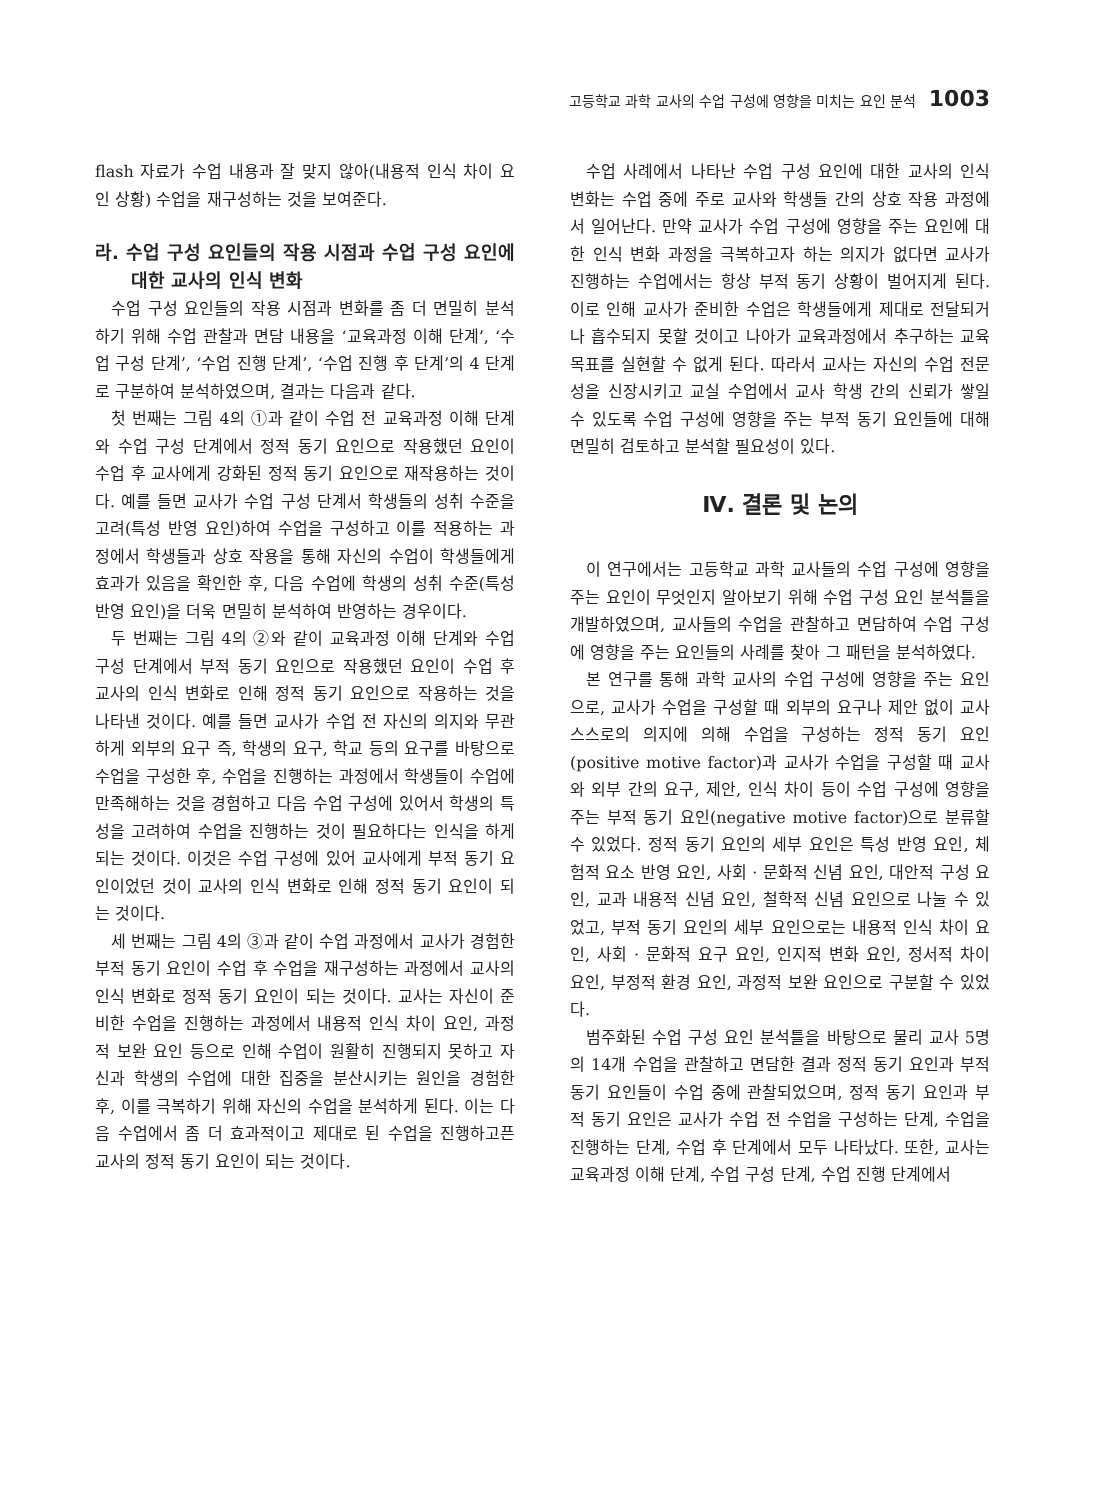고등학교 과학 교사의 수업 구성에 영향을 미치는 요인 분석 1003
flash 자료가 수업 내용과 잘 맞지 않아(내용적 인식 차이 요인 상황) 수업을 재구성하는 것을 보여준다.
라. 수업 구성 요인들의 작용 시점과 수업 구성 요인에 대한 교사의 인식 변화
수업 구성 요인들의 작용 시점과 변화를 좀 더 면밀히 분석하기 위해 수업 관찰과 면담 내용을 ‘교육과정 이해 단계’, ‘수업 구성 단계’, ‘수업 진행 단계’, ‘수업 진행 후 단계’의 4 단계로 구분하여 분석하였으며, 결과는 다음과 같다.
첫 번째는 그림 4의 ①과 같이 수업 전 교육과정 이해 단계와 수업 구성 단계에서 정적 동기 요인으로 작용했던 요인이 수업 후 교사에게 강화된 정적 동기 요인으로 재작용하는 것이다. 예를 들면 교사가 수업 구성 단계서 학생들의 성취 수준을 고려(특성 반영 요인)하여 수업을 구성하고 이를 적용하는 과정에서 학생들과 상호 작용을 통해 자신의 수업이 학생들에게 효과가 있음을 확인한 후, 다음 수업에 학생의 성취 수준(특성 반영 요인)을 더욱 면밀히 분석하여 반영하는 경우이다.
두 번째는 그림 4의 ②와 같이 교육과정 이해 단계와 수업 구성 단계에서 부적 동기 요인으로 작용했던 요인이 수업 후 교사의 인식 변화로 인해 정적 동기 요인으로 작용하는 것을 나타낸 것이다. 예를 들면 교사가 수업 전 자신의 의지와 무관하게 외부의 요구 즉, 학생의 요구, 학교 등의 요구를 바탕으로 수업을 구성한 후, 수업을 진행하는 과정에서 학생들이 수업에 만족해하는 것을 경험하고 다음 수업 구성에 있어서 학생의 특성을 고려하여 수업을 진행하는 것이 필요하다는 인식을 하게 되는 것이다. 이것은 수업 구성에 있어 교사에게 부적 동기 요인이었던 것이 교사의 인식 변화로 인해 정적 동기 요인이 되는 것이다.
세 번째는 그림 4의 ③과 같이 수업 과정에서 교사가 경험한 부적 동기 요인이 수업 후 수업을 재구성하는 과정에서 교사의 인식 변화로 정적 동기 요인이 되는 것이다. 교사는 자신이 준비한 수업을 진행하는 과정에서 내용적 인식 차이 요인, 과정적 보완 요인 등으로 인해 수업이 원활히 진행되지 못하고 자신과 학생의 수업에 대한 집중을 분산시키는 원인을 경험한 후, 이를 극복하기 위해 자신의 수업을 분석하게 된다. 이는 다음 수업에서 좀 더 효과적이고 제대로 된 수업을 진행하고픈 교사의 정적 동기 요인이 되는 것이다.
수업 사례에서 나타난 수업 구성 요인에 대한 교사의 인식 변화는 수업 중에 주로 교사와 학생들 간의 상호 작용 과정에서 일어난다. 만약 교사가 수업 구성에 영향을 주는 요인에 대한 인식 변화 과정을 극복하고자 하는 의지가 없다면 교사가 진행하는 수업에서는 항상 부적 동기 상황이 벌어지게 된다. 이로 인해 교사가 준비한 수업은 학생들에게 제대로 전달되거나 흡수되지 못할 것이고 나아가 교육과정에서 추구하는 교육 목표를 실현할 수 없게 된다. 따라서 교사는 자신의 수업 전문성을 신장시키고 교실 수업에서 교사 학생 간의 신뢰가 쌓일 수 있도록 수업 구성에 영향을 주는 부적 동기 요인들에 대해 면밀히 검토하고 분석할 필요성이 있다.
Ⅳ. 결론 및 논의
이 연구에서는 고등학교 과학 교사들의 수업 구성에 영향을 주는 요인이 무엇인지 알아보기 위해 수업 구성 요인 분석틀을 개발하였으며, 교사들의 수업을 관찰하고 면담하여 수업 구성에 영향을 주는 요인들의 사례를 찾아 그 패턴을 분석하였다.
본 연구를 통해 과학 교사의 수업 구성에 영향을 주는 요인으로, 교사가 수업을 구성할 때 외부의 요구나 제안 없이 교사 스스로의 의지에 의해 수업을 구성하는 정적 동기 요인(positive motive factor)과 교사가 수업을 구성할 때 교사와 외부 간의 요구, 제안, 인식 차이 등이 수업 구성에 영향을 주는 부적 동기 요인(negative motive factor)으로 분류할 수 있었다. 정적 동기 요인의 세부 요인은 특성 반영 요인, 체험적 요소 반영 요인, 사회 · 문화적 신념 요인, 대안적 구성 요인, 교과 내용적 신념 요인, 철학적 신념 요인으로 나눌 수 있었고, 부적 동기 요인의 세부 요인으로는 내용적 인식 차이 요인, 사회 · 문화적 요구 요인, 인지적 변화 요인, 정서적 차이 요인, 부정적 환경 요인, 과정적 보완 요인으로 구분할 수 있었다.
범주화된 수업 구성 요인 분석틀을 바탕으로 물리 교사 5명의 14개 수업을 관찰하고 면담한 결과 정적 동기 요인과 부적 동기 요인들이 수업 중에 관찰되었으며, 정적 동기 요인과 부적 동기 요인은 교사가 수업 전 수업을 구성하는 단계, 수업을 진행하는 단계, 수업 후 단계에서 모두 나타났다. 또한, 교사는 교육과정 이해 단계, 수업 구성 단계, 수업 진행 단계에서